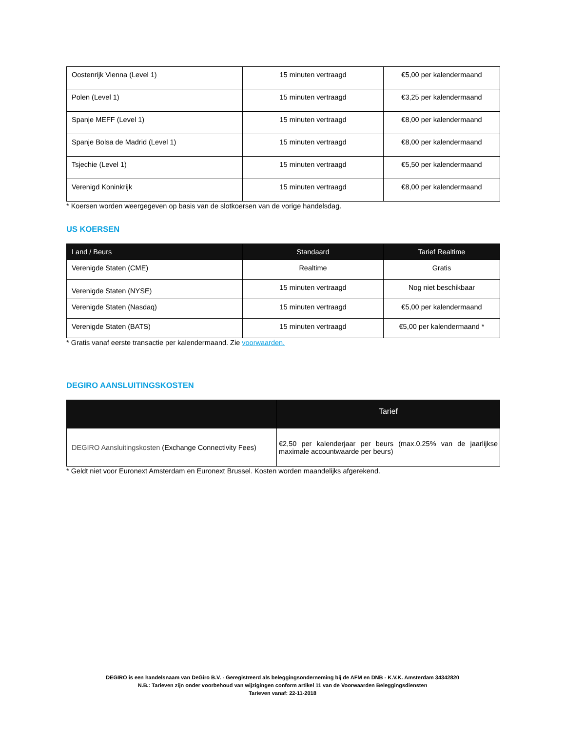| Oostenrijk Vienna (Level 1) | 15 minuten vertraagd | €5,00 per kalendermaand |
| Polen (Level 1) | 15 minuten vertraagd | €3,25 per kalendermaand |
| Spanje MEFF (Level 1) | 15 minuten vertraagd | €8,00 per kalendermaand |
| Spanje Bolsa de Madrid (Level 1) | 15 minuten vertraagd | €8,00 per kalendermaand |
| Tsjechie (Level 1) | 15 minuten vertraagd | €5,50 per kalendermaand |
| Verenigd Koninkrijk | 15 minuten vertraagd | €8,00 per kalendermaand |
* Koersen worden weergegeven op basis van de slotkoersen van de vorige handelsdag.
US KOERSEN
| Land / Beurs | Standaard | Tarief Realtime |
| --- | --- | --- |
| Verenigde Staten (CME) | Realtime | Gratis |
| Verenigde Staten (NYSE) | 15 minuten vertraagd | Nog niet beschikbaar |
| Verenigde Staten (Nasdaq) | 15 minuten vertraagd | €5,00 per kalendermaand |
| Verenigde Staten (BATS) | 15 minuten vertraagd | €5,00 per kalendermaand * |
* Gratis vanaf eerste transactie per kalendermaand. Zie voorwaarden.
DEGIRO AANSLUITINGSKOSTEN
| | Tarief |
| --- | --- |
| DEGIRO Aansluitingskosten (Exchange Connectivity Fees) | €2,50 per kalenderjaar per beurs (max.0.25% van de jaarlijkse maximale accountwaarde per beurs) |
* Geldt niet voor Euronext Amsterdam en Euronext Brussel. Kosten worden maandelijks afgerekend.
DEGIRO is een handelsnaam van DeGiro B.V. - Geregistreerd als beleggingsonderneming bij de AFM en DNB - K.V.K. Amsterdam 34342820
N.B.: Tarieven zijn onder voorbehoud van wijzigingen conform artikel 11 van de Voorwaarden Beleggingsdiensten
Tarieven vanaf: 22-11-2018